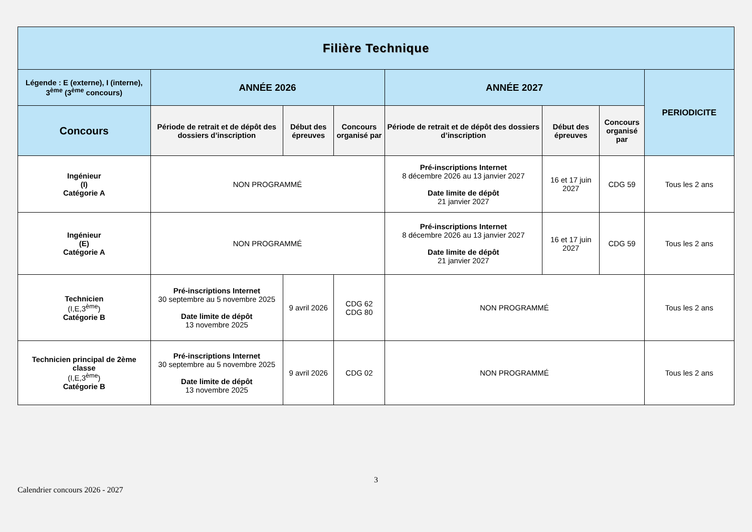| Filière Technique | | | | | | | |
| --- | --- | --- | --- | --- | --- | --- | --- |
| Légende : E (externe), I (interne), 3<sup>ème</sup> (3<sup>ème</sup> concours) | ANNÉE 2026 | | | ANNÉE 2027 | | | PERIODICITE |
| Concours | Période de retrait et de dépôt des dossiers d’inscription | Début des épreuves | Concours organisé par | Période de retrait et de dépôt des dossiers d’inscription | Début des épreuves | Concours organisé par | |
| Ingénieur (I) Catégorie A | NON PROGRAMMÉ | | | Pré-inscriptions Internet 8 décembre 2026 au 13 janvier 2027 Date limite de dépôt 21 janvier 2027 | 16 et 17 juin 2027 | CDG 59 | Tous les 2 ans |
| Ingénieur (E) Catégorie A | NON PROGRAMMÉ | | | Pré-inscriptions Internet 8 décembre 2026 au 13 janvier 2027 Date limite de dépôt 21 janvier 2027 | 16 et 17 juin 2027 | CDG 59 | Tous les 2 ans |
| Technicien (I,E,3<sup>ème</sup>) Catégorie B | Pré-inscriptions Internet 30 septembre au 5 novembre 2025 Date limite de dépôt 13 novembre 2025 | 9 avril 2026 | CDG 62 CDG 80 | NON PROGRAMMÉ | | | Tous les 2 ans |
| Technicien principal de 2ème classe (I,E,3<sup>ème</sup>) Catégorie B | Pré-inscriptions Internet 30 septembre au 5 novembre 2025 Date limite de dépôt 13 novembre 2025 | 9 avril 2026 | CDG 02 | NON PROGRAMMÉ | | | Tous les 2 ans |
3
Calendrier concours 2026 - 2027